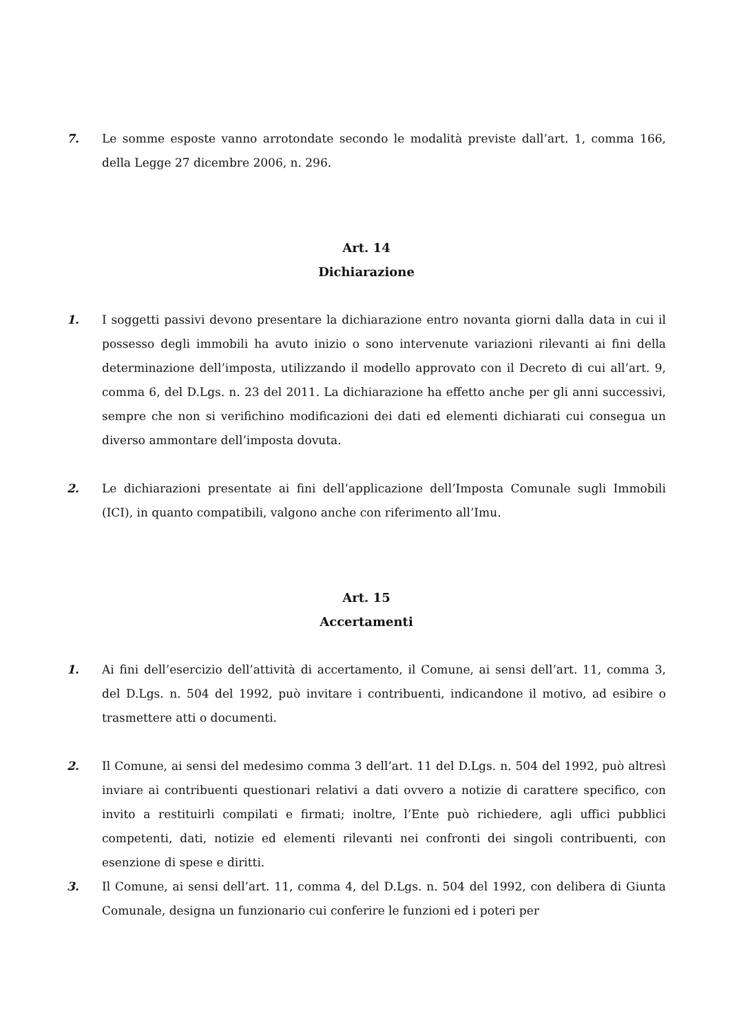7. Le somme esposte vanno arrotondate secondo le modalità previste dall’art. 1, comma 166, della Legge 27 dicembre 2006, n. 296.
Art. 14
Dichiarazione
1. I soggetti passivi devono presentare la dichiarazione entro novanta giorni dalla data in cui il possesso degli immobili ha avuto inizio o sono intervenute variazioni rilevanti ai fini della determinazione dell’imposta, utilizzando il modello approvato con il Decreto di cui all’art. 9, comma 6, del D.Lgs. n. 23 del 2011. La dichiarazione ha effetto anche per gli anni successivi, sempre che non si verifichino modificazioni dei dati ed elementi dichiarati cui consegua un diverso ammontare dell’imposta dovuta.
2. Le dichiarazioni presentate ai fini dell’applicazione dell’Imposta Comunale sugli Immobili (ICI), in quanto compatibili, valgono anche con riferimento all’Imu.
Art. 15
Accertamenti
1. Ai fini dell’esercizio dell’attività di accertamento, il Comune, ai sensi dell’art. 11, comma 3, del D.Lgs. n. 504 del 1992, può invitare i contribuenti, indicandone il motivo, ad esibire o trasmettere atti o documenti.
2. Il Comune, ai sensi del medesimo comma 3 dell’art. 11 del D.Lgs. n. 504 del 1992, può altresì inviare ai contribuenti questionari relativi a dati ovvero a notizie di carattere specifico, con invito a restituirli compilati e firmati; inoltre, l’Ente può richiedere, agli uffici pubblici competenti, dati, notizie ed elementi rilevanti nei confronti dei singoli contribuenti, con esenzione di spese e diritti.
3. Il Comune, ai sensi dell’art. 11, comma 4, del D.Lgs. n. 504 del 1992, con delibera di Giunta Comunale, designa un funzionario cui conferire le funzioni ed i poteri per